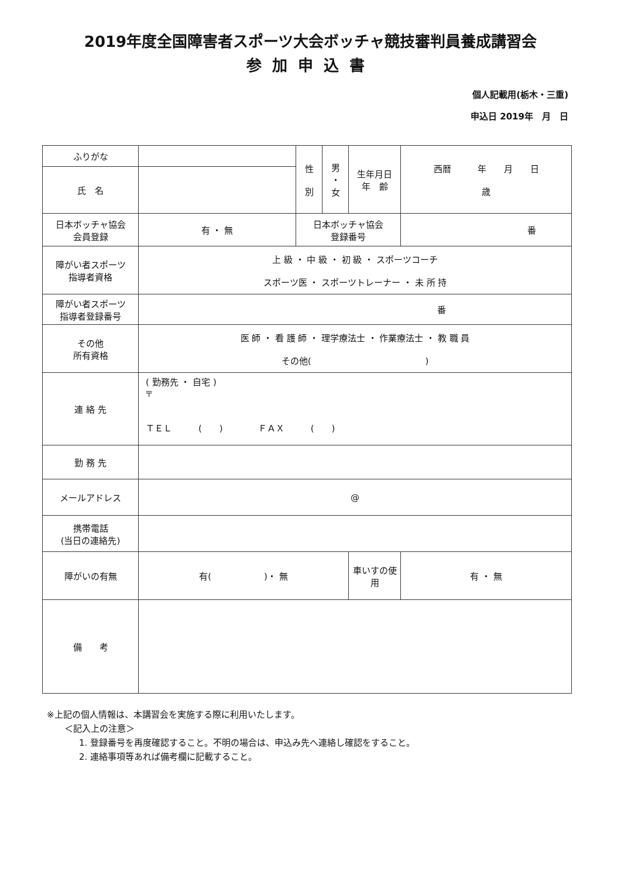2019年度全国障害者スポーツ大会ボッチャ競技審判員養成講習会
参加申込書
個人記載用(栃木・三重)
申込日 2019年　月　日
| ふりがな | | 性 別 | 男 ・ 女 | 生年月日 年 齢 | 西暦 年 月 日 歳 |
| 氏 名 | | | | | |
| 日本ボッチャ協会 会員登録 | 有 ・ 無 | 日本ボッチャ協会 登録番号 | | | 番 |
| 障がい者スポーツ 指導者資格 | 上 級 ・ 中 級 ・ 初 級 ・ スポーツコーチ スポーツ医 ・ スポーツトレーナー ・ 未 所 持 | | | | |
| 障がい者スポーツ 指導者登録番号 | 番 | | | | |
| その他 所有資格 | 医 師 ・ 看 護 師 ・ 理学療法士 ・ 作業療法士 ・ 教 職 員 その他( ) | | | | |
| 連 絡 先 | ( 勤務先 ・ 自宅 ) 〒 ＴＥＬ ( ) ＦＡＸ ( ) | | | | |
| 勤 務 先 | | | | | |
| メールアドレス | @ | | | | |
| 携帯電話 (当日の連絡先) | | | | | |
| 障がいの有無 | 有( )・ 無 | | | 車いすの使用 | 有 ・ 無 |
| 備 考 | | | | | |
※上記の個人情報は、本講習会を実施する際に利用いたします。
＜記入上の注意＞
1. 登録番号を再度確認すること。不明の場合は、申込み先へ連絡し確認をすること。
2. 連絡事項等あれば備考欄に記載すること。